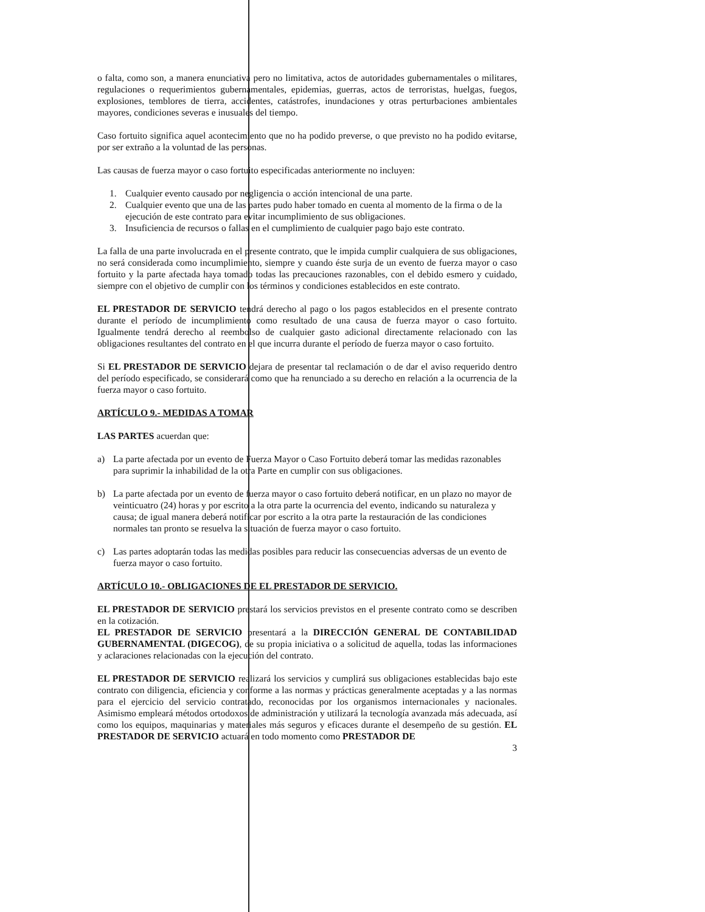o falta, como son, a manera enunciativa pero no limitativa, actos de autoridades gubernamentales o militares, regulaciones o requerimientos gubernamentales, epidemias, guerras, actos de terroristas, huelgas, fuegos, explosiones, temblores de tierra, accidentes, catástrofes, inundaciones y otras perturbaciones ambientales mayores, condiciones severas e inusuales del tiempo.
Caso fortuito significa aquel acontecimiento que no ha podido preverse, o que previsto no ha podido evitarse, por ser extraño a la voluntad de las personas.
Las causas de fuerza mayor o caso fortuito especificadas anteriormente no incluyen:
1. Cualquier evento causado por negligencia o acción intencional de una parte.
2. Cualquier evento que una de las partes pudo haber tomado en cuenta al momento de la firma o de la ejecución de este contrato para evitar incumplimiento de sus obligaciones.
3. Insuficiencia de recursos o fallas en el cumplimiento de cualquier pago bajo este contrato.
La falla de una parte involucrada en el presente contrato, que le impida cumplir cualquiera de sus obligaciones, no será considerada como incumplimiento, siempre y cuando éste surja de un evento de fuerza mayor o caso fortuito y la parte afectada haya tomado todas las precauciones razonables, con el debido esmero y cuidado, siempre con el objetivo de cumplir con los términos y condiciones establecidos en este contrato.
EL PRESTADOR DE SERVICIO tendrá derecho al pago o los pagos establecidos en el presente contrato durante el período de incumplimiento como resultado de una causa de fuerza mayor o caso fortuito. Igualmente tendrá derecho al reembolso de cualquier gasto adicional directamente relacionado con las obligaciones resultantes del contrato en el que incurra durante el período de fuerza mayor o caso fortuito.
Si EL PRESTADOR DE SERVICIO dejara de presentar tal reclamación o de dar el aviso requerido dentro del período especificado, se considerará como que ha renunciado a su derecho en relación a la ocurrencia de la fuerza mayor o caso fortuito.
ARTÍCULO 9.- MEDIDAS A TOMAR
LAS PARTES acuerdan que:
a) La parte afectada por un evento de Fuerza Mayor o Caso Fortuito deberá tomar las medidas razonables para suprimir la inhabilidad de la otra Parte en cumplir con sus obligaciones.
b) La parte afectada por un evento de fuerza mayor o caso fortuito deberá notificar, en un plazo no mayor de veinticuatro (24) horas y por escrito a la otra parte la ocurrencia del evento, indicando su naturaleza y causa; de igual manera deberá notificar por escrito a la otra parte la restauración de las condiciones normales tan pronto se resuelva la situación de fuerza mayor o caso fortuito.
c) Las partes adoptarán todas las medidas posibles para reducir las consecuencias adversas de un evento de fuerza mayor o caso fortuito.
ARTÍCULO 10.- OBLIGACIONES DE EL PRESTADOR DE SERVICIO.
EL PRESTADOR DE SERVICIO prestará los servicios previstos en el presente contrato como se describen en la cotización.
EL PRESTADOR DE SERVICIO presentará a la DIRECCIÓN GENERAL DE CONTABILIDAD GUBERNAMENTAL (DIGECOG), de su propia iniciativa o a solicitud de aquella, todas las informaciones y aclaraciones relacionadas con la ejecución del contrato.
EL PRESTADOR DE SERVICIO realizará los servicios y cumplirá sus obligaciones establecidas bajo este contrato con diligencia, eficiencia y conforme a las normas y prácticas generalmente aceptadas y a las normas para el ejercicio del servicio contratado, reconocidas por los organismos internacionales y nacionales. Asimismo empleará métodos ortodoxos de administración y utilizará la tecnología avanzada más adecuada, así como los equipos, maquinarias y materiales más seguros y eficaces durante el desempeño de su gestión. EL PRESTADOR DE SERVICIO actuará en todo momento como PRESTADOR DE
3